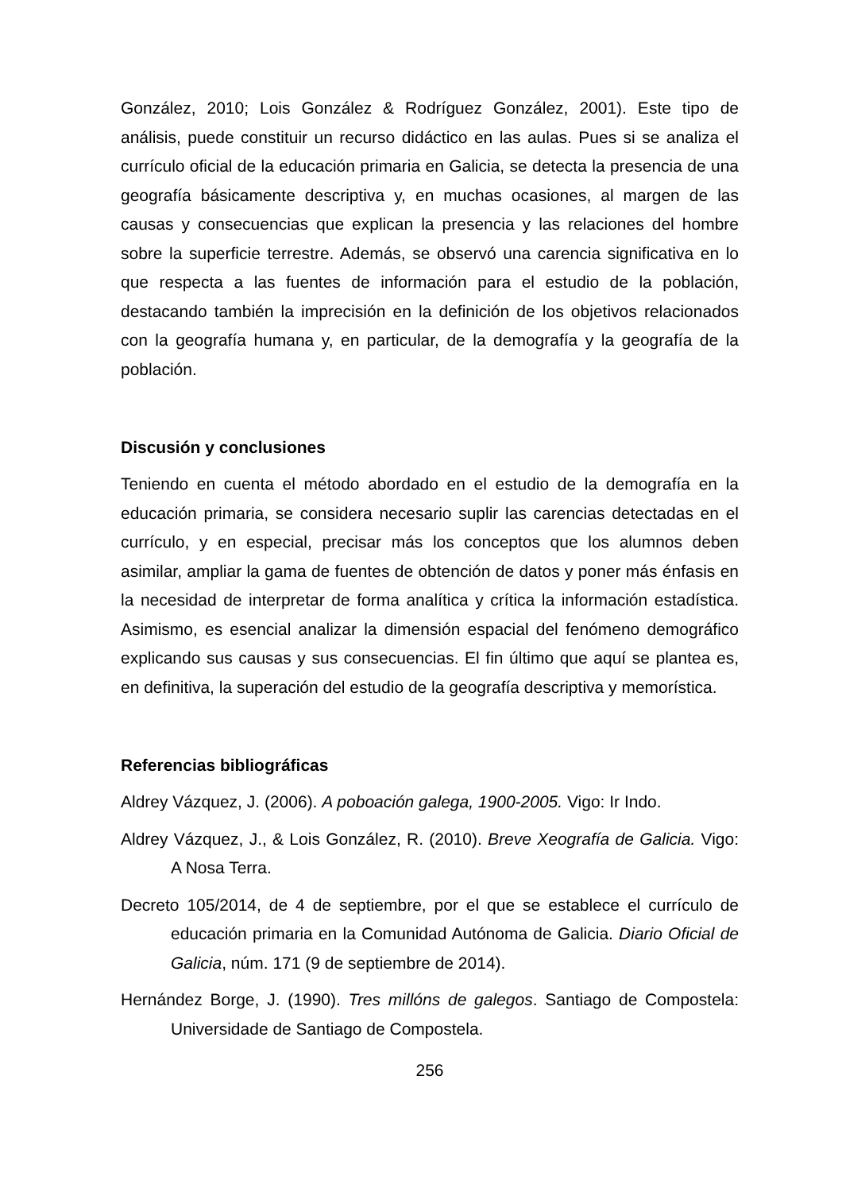González, 2010; Lois González & Rodríguez González, 2001). Este tipo de análisis, puede constituir un recurso didáctico en las aulas. Pues si se analiza el currículo oficial de la educación primaria en Galicia, se detecta la presencia de una geografía básicamente descriptiva y, en muchas ocasiones, al margen de las causas y consecuencias que explican la presencia y las relaciones del hombre sobre la superficie terrestre. Además, se observó una carencia significativa en lo que respecta a las fuentes de información para el estudio de la población, destacando también la imprecisión en la definición de los objetivos relacionados con la geografía humana y, en particular, de la demografía y la geografía de la población.
Discusión y conclusiones
Teniendo en cuenta el método abordado en el estudio de la demografía en la educación primaria, se considera necesario suplir las carencias detectadas en el currículo, y en especial, precisar más los conceptos que los alumnos deben asimilar, ampliar la gama de fuentes de obtención de datos y poner más énfasis en la necesidad de interpretar de forma analítica y crítica la información estadística. Asimismo, es esencial analizar la dimensión espacial del fenómeno demográfico explicando sus causas y sus consecuencias. El fin último que aquí se plantea es, en definitiva, la superación del estudio de la geografía descriptiva y memorística.
Referencias bibliográficas
Aldrey Vázquez, J. (2006). A poboación galega, 1900-2005. Vigo: Ir Indo.
Aldrey Vázquez, J., & Lois González, R. (2010). Breve Xeografía de Galicia. Vigo: A Nosa Terra.
Decreto 105/2014, de 4 de septiembre, por el que se establece el currículo de educación primaria en la Comunidad Autónoma de Galicia. Diario Oficial de Galicia, núm. 171 (9 de septiembre de 2014).
Hernández Borge, J. (1990). Tres millóns de galegos. Santiago de Compostela: Universidade de Santiago de Compostela.
256